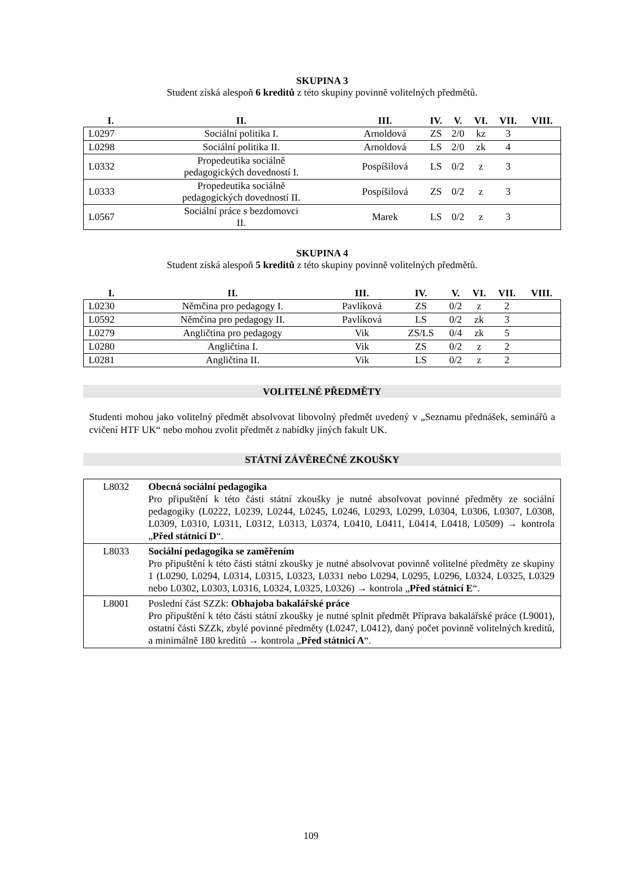SKUPINA 3
Student získá alespoň 6 kreditů z této skupiny povinně volitelných předmětů.
| I. | II. | III. | IV. | V. | VI. | VII. | VIII. |
| --- | --- | --- | --- | --- | --- | --- | --- |
| L0297 | Sociální politika I. | Arnoldová | ZS | 2/0 | kz | 3 | |
| L0298 | Sociální politika II. | Arnoldová | LS | 2/0 | zk | 4 | |
| L0332 | Propedeutika sociálně pedagogických dovedností I. | Pospíšilová | LS | 0/2 | z | 3 | |
| L0333 | Propedeutika sociálně pedagogických dovedností II. | Pospíšilová | ZS | 0/2 | z | 3 | |
| L0567 | Sociální práce s bezdomovci II. | Marek | LS | 0/2 | z | 3 | |
SKUPINA 4
Student získá alespoň 5 kreditů z této skupiny povinně volitelných předmětů.
| I. | II. | III. | IV. | V. | VI. | VII. | VIII. |
| --- | --- | --- | --- | --- | --- | --- | --- |
| L0230 | Němčina pro pedagogy I. | Pavlíková | ZS | 0/2 | z | 2 | |
| L0592 | Němčina pro pedagogy II. | Pavlíková | LS | 0/2 | zk | 3 | |
| L0279 | Angličtina pro pedagogy | Vik | ZS/LS | 0/4 | zk | 5 | |
| L0280 | Angličtina I. | Vik | ZS | 0/2 | z | 2 | |
| L0281 | Angličtina II. | Vik | LS | 0/2 | z | 2 | |
VOLITELNÉ PŘEDMĚTY
Studenti mohou jako volitelný předmět absolvovat libovolný předmět uvedený v „Seznamu přednášek, seminářů a cvičení HTF UK“ nebo mohou zvolit předmět z nabídky jiných fakult UK.
STÁTNÍ ZÁVĚREČNÉ ZKOUŠKY
| L8032 | Obecná sociální pedagogika Pro připuštění k této části státní zkoušky je nutné absolvovat povinné předměty ze sociální pedagogiky (L0222, L0239, L0244, L0245, L0246, L0293, L0299, L0304, L0306, L0307, L0308, L0309, L0310, L0311, L0312, L0313, L0374, L0410, L0411, L0414, L0418, L0509) → kontrola „ Před státnicí D “. |
| L8033 | Sociální pedagogika se zaměřením Pro připuštění k této části státní zkoušky je nutné absolvovat povinně volitelné předměty ze skupiny 1 (L0290, L0294, L0314, L0315, L0323, L0331 nebo L0294, L0295, L0296, L0324, L0325, L0329 nebo L0302, L0303, L0316, L0324, L0325, L0326) → kontrola „ Před státnicí E “. |
| L8001 | Poslední část SZZk: Obhajoba bakalářské práce Pro připuštění k této části státní zkoušky je nutné splnit předmět Příprava bakalářské práce (L9001), ostatní části SZZk, zbylé povinné předměty (L0247, L0412), daný počet povinně volitelných kreditů, a minimálně 180 kreditů → kontrola „ Před státnicí A “. |
109